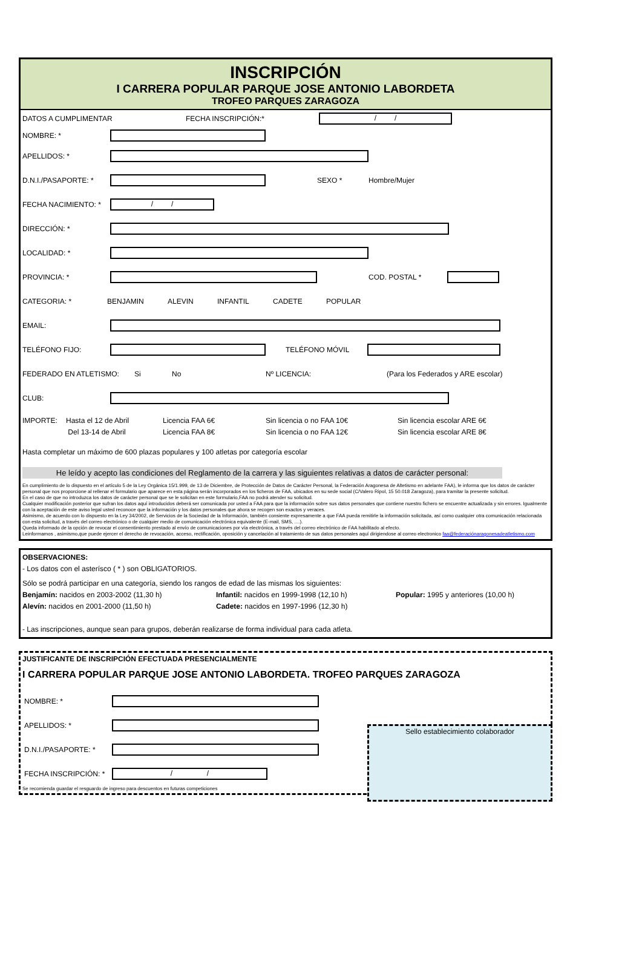INSCRIPCIÓN
I CARRERA POPULAR PARQUE JOSE ANTONIO LABORDETA
TROFEO PARQUES ZARAGOZA
DATOS A CUMPLIMENTAR FECHA INSCRIPCIÓN:* / /
NOMBRE: *
APELLIDOS: *
D.N.I./PASAPORTE: * SEXO * Hombre/Mujer
FECHA NACIMIENTO: * / /
DIRECCIÓN: *
LOCALIDAD: *
PROVINCIA: * COD. POSTAL *
CATEGORIA: * BENJAMIN ALEVIN INFANTIL CADETE POPULAR
EMAIL:
TELÉFONO FIJO: TELÉFONO MÓVIL
FEDERADO EN ATLETISMO: Si No Nº LICENCIA: (Para los Federados y ARE escolar)
CLUB:
IMPORTE: Hasta el 12 de Abril
Del 13-14 de Abril Licencia FAA 6€
Licencia FAA 8€ Sin licencia o no FAA 10€
Sin licencia o no FAA 12€ Sin licencia escolar ARE 6€
Sin licencia escolar ARE 8€
Hasta completar un máximo de 600 plazas populares y 100 atletas por categoría escolar
He leído y acepto las condiciones del Reglamento de la carrera y las siguientes relativas a datos de carácter personal:
En cumplimiento de lo dispuesto en el artículo 5 de la Ley Orgánica 15/1.999, de 13 de Diciembre, de Protección de Datos de Carácter Personal, la Federación Aragonesa de Altetismo en adelante FAA), le informa que los datos de carácter personal que nos proporcione al rellenar el formulario que aparece en esta página serán incorporados en los ficheros de FAA, ubicados en su sede social (C/Valero Ripol, 15 50.018 Zaragoza), para tramitar la presente solicitud.
En el caso de que no introduzca los datos de carácter personal que se le solicitan en este formulario,FAA no podrá atender su solicitud.
Cualquier modificación posterior que sufran los datos aquí introducidos deberá ser comunicada por usted a FAA para que la información sobre sus datos personales que contiene nuestro fichero se encuentre actualizada y sin errores. Igualmente con la aceptación de este aviso legal usted reconoce que la información y los datos personales que ahora se recogen son exactos y veraces.
Asimismo, de acuerdo con lo dispuesto en la Ley 34/2002, de Servicios de la Sociedad de la Información, también consiente expresamente a que FAA pueda remitirle la información solicitada, así como cualquier otra comunicación relacionada con esta solicitud, a través del correo electrónico o de cualquier medio de comunicación electrónica equivalente (E-mail, SMS, ....).
Queda informado de la opción de revocar el consentimiento prestado al envío de comunicaciones por vía electrónica, a través del correo electrónico de FAA habilitado al efecto.
Leinformamos , asimismo,que puede ejercer el derecho de revocación, acceso, rectificación, oposición y cancelación al tratamiento de sus datos personales aquí dirigiendose al correo electronico faa@federaciónaragonesadeatletismo.com
OBSERVACIONES:
- Los datos con el asterísco ( * ) son OBLIGATORIOS.
Sólo se podrá participar en una categoría, siendo los rangos de edad de las mismas los siguientes:
Benjamín: nacidos en 2003-2002 (11,30 h)
Alevín: nacidos en 2001-2000 (11,50 h) Infantil: nacidos en 1999-1998 (12,10 h)
Cadete: nacidos en 1997-1996 (12,30 h) Popular: 1995 y anteriores (10,00 h)
- Las inscripciones, aunque sean para grupos, deberán realizarse de forma individual para cada atleta.
JUSTIFICANTE DE INSCRIPCIÓN EFECTUADA PRESENCIALMENTE
I CARRERA POPULAR PARQUE JOSE ANTONIO LABORDETA. TROFEO PARQUES ZARAGOZA
NOMBRE: *
APELLIDOS: *
D.N.I./PASAPORTE: *
FECHA INSCRIPCIÓN: * / /
Se recomienda guardar el resguardo de ingreso para descuentos en futuras competiciones
Sello establecimiento colaborador